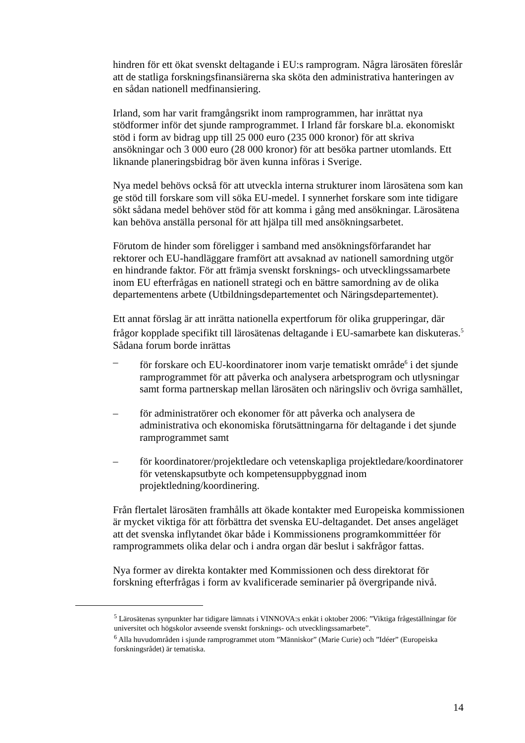hindren för ett ökat svenskt deltagande i EU:s ramprogram. Några lärosäten föreslår att de statliga forskningsfinansiärerna ska sköta den administrativa hanteringen av en sådan nationell medfinansiering.
Irland, som har varit framgångsrikt inom ramprogrammen, har inrättat nya stödformer inför det sjunde ramprogrammet. I Irland får forskare bl.a. ekonomiskt stöd i form av bidrag upp till 25 000 euro (235 000 kronor) för att skriva ansökningar och 3 000 euro (28 000 kronor) för att besöka partner utomlands. Ett liknande planeringsbidrag bör även kunna införas i Sverige.
Nya medel behövs också för att utveckla interna strukturer inom lärosätena som kan ge stöd till forskare som vill söka EU-medel. I synnerhet forskare som inte tidigare sökt sådana medel behöver stöd för att komma i gång med ansökningar. Lärosätena kan behöva anställa personal för att hjälpa till med ansökningsarbetet.
Förutom de hinder som föreligger i samband med ansökningsförfarandet har rektorer och EU-handläggare framfört att avsaknad av nationell samordning utgör en hindrande faktor. För att främja svenskt forsknings- och utvecklingssamarbete inom EU efterfrågas en nationell strategi och en bättre samordning av de olika departementens arbete (Utbildningsdepartementet och Näringsdepartementet).
Ett annat förslag är att inrätta nationella expertforum för olika grupperingar, där frågor kopplade specifikt till lärosätenas deltagande i EU-samarbete kan diskuteras.<sup>5</sup> Sådana forum borde inrättas
– för forskare och EU-koordinatorer inom varje tematiskt område<sup>6</sup> i det sjunde ramprogrammet för att påverka och analysera arbetsprogram och utlysningar samt forma partnerskap mellan lärosäten och näringsliv och övriga samhället,
– för administratörer och ekonomer för att påverka och analysera de administrativa och ekonomiska förutsättningarna för deltagande i det sjunde ramprogrammet samt
– för koordinatorer/projektledare och vetenskapliga projektledare/koordinatorer för vetenskapsutbyte och kompetensuppbyggnad inom projektledning/koordinering.
Från flertalet lärosäten framhålls att ökade kontakter med Europeiska kommissionen är mycket viktiga för att förbättra det svenska EU-deltagandet. Det anses angeläget att det svenska inflytandet ökar både i Kommissionens programkommittéer för ramprogrammets olika delar och i andra organ där beslut i sakfrågor fattas.
Nya former av direkta kontakter med Kommissionen och dess direktorat för forskning efterfrågas i form av kvalificerade seminarier på övergripande nivå.
<sup>5</sup> Lärosätenas synpunkter har tidigare lämnats i VINNOVA:s enkät i oktober 2006: ”Viktiga frågeställningar för universitet och högskolor avseende svenskt forsknings- och utvecklingssamarbete”.
<sup>6</sup> Alla huvudområden i sjunde ramprogrammet utom ”Människor” (Marie Curie) och ”Idéer” (Europeiska forskningsrådet) är tematiska.
14